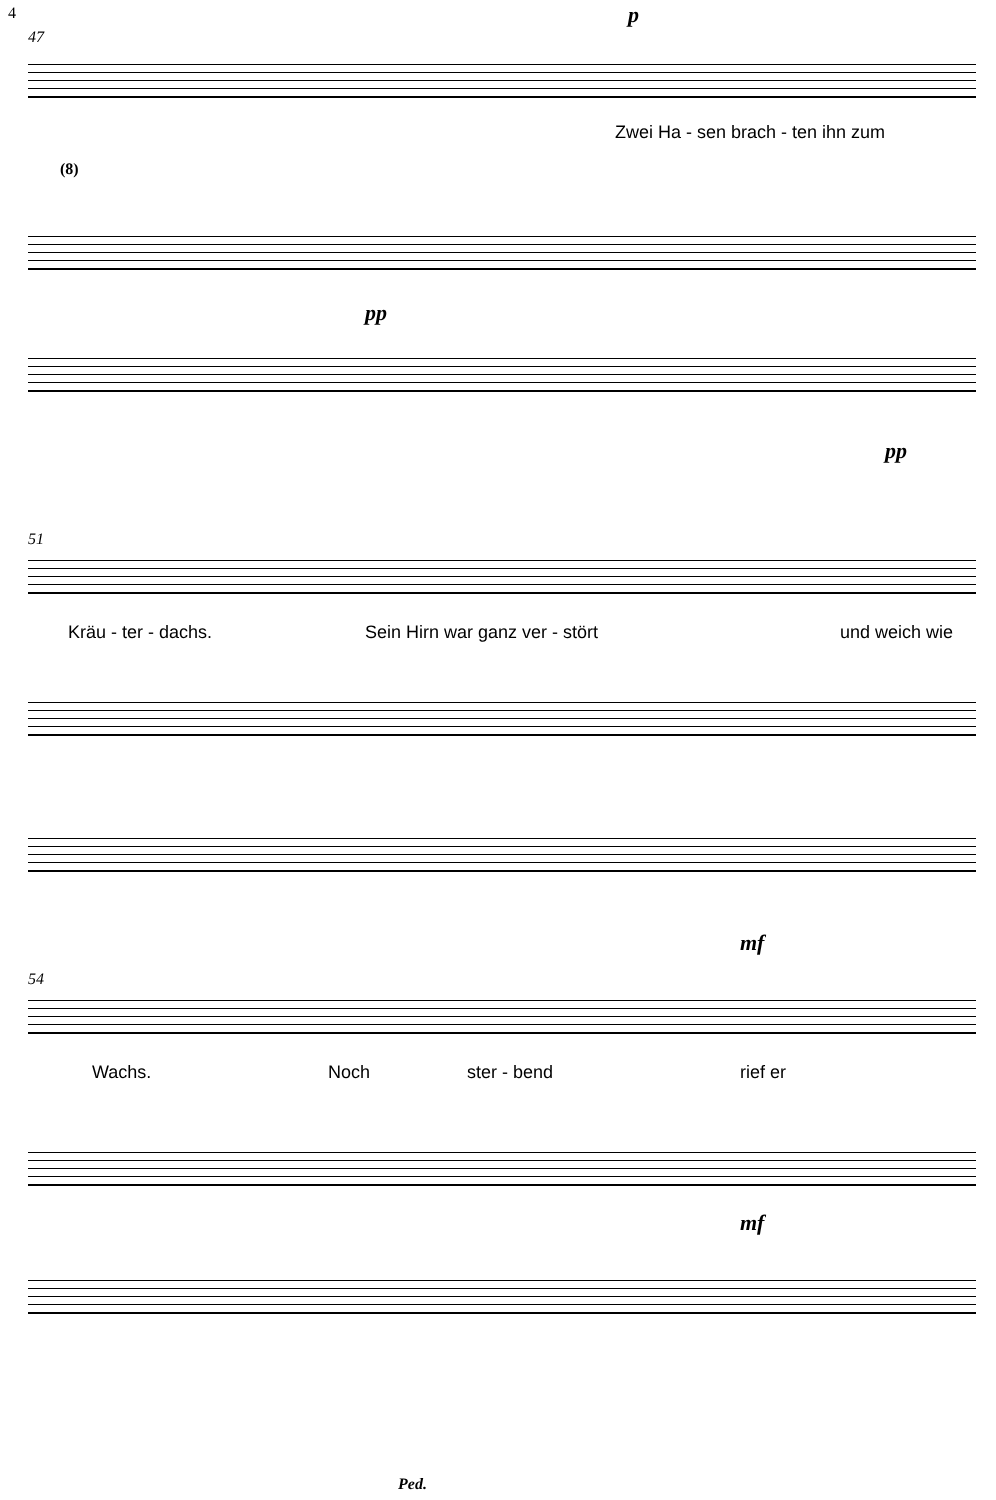4 p
47
Zwei Ha - sen brach - ten ihn zum
(8)
pp
pp
51
Kräu - ter - dachs. Sein Hirn war ganz ver - stört und weich wie
mf
54
Wachs. Noch ster - bend rief er
mf
Ped.